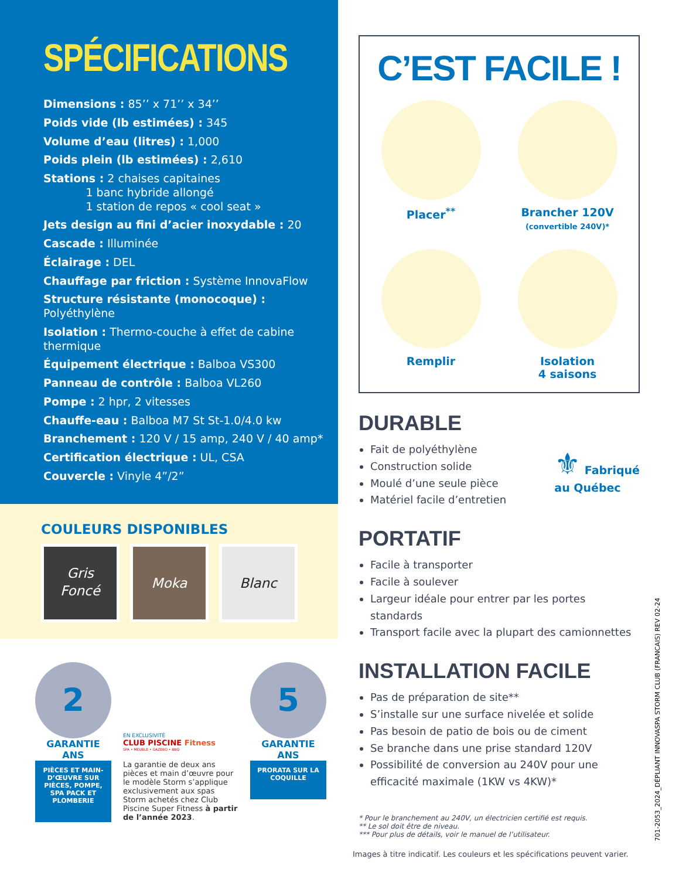SPÉCIFICATIONS
Dimensions : 85’’ x 71’’ x 34’’
Poids vide (lb estimées) : 345
Volume d’eau (litres) : 1,000
Poids plein (lb estimées) : 2,610
Stations : 2 chaises capitaines
1 banc hybride allongé
1 station de repos « cool seat »
Jets design au fini d’acier inoxydable : 20
Cascade : Illuminée
Éclairage : DEL
Chauffage par friction : Système InnovaFlow
Structure résistante (monocoque) : Polyéthylène
Isolation : Thermo-couche à effet de cabine thermique
Équipement électrique : Balboa VS300
Panneau de contrôle : Balboa VL260
Pompe : 2 hpr, 2 vitesses
Chauffe-eau : Balboa M7 St St-1.0/4.0 kw
Branchement : 120 V / 15 amp, 240 V / 40 amp*
Certification électrique : UL, CSA
Couvercle : Vinyle 4”/2”
COULEURS DISPONIBLES
Gris
Foncé
Moka Blanc
2
GARANTIE ANS
PIÈCES ET MAIN-D’ŒUVRE SUR PIÈCES, POMPE, SPA PACK ET PLOMBERIE
EN EXCLUSIVITÉ
CLUB PISCINE Fitness
SPA • MEUBLE • GAZEBO • BBQ
La garantie de deux ans pièces et main d’œuvre pour le modèle Storm s’applique exclusivement aux spas Storm achetés chez Club Piscine Super Fitness à partir de l’année 2023.
5
GARANTIE ANS
PRORATA SUR LA COQUILLE
C’EST FACILE !
Placer<sup>**</sup>
Brancher 120V
(convertible 240V)*
Remplir
Isolation
4 saisons
DURABLE
Fait de polyéthylène
Construction solide
Moulé d’une seule pièce
Matériel facile d’entretien
⚜ Fabriqué
au Québec
PORTATIF
Facile à transporter
Facile à soulever
Largeur idéale pour entrer par les portes standards
Transport facile avec la plupart des camionnettes
INSTALLATION FACILE
Pas de préparation de site**
S’installe sur une surface nivelée et solide
Pas besoin de patio de bois ou de ciment
Se branche dans une prise standard 120V
Possibilité de conversion au 240V pour une efficacité maximale (1KW vs 4KW)*
* Pour le branchement au 240V, un électricien certifié est requis.
** Le sol doit être de niveau.
*** Pour plus de détails, voir le manuel de l’utilisateur.
Images à titre indicatif. Les couleurs et les spécifications peuvent varier.
701-2053_2024_DÉPLIANT INNOVASPA STORM CLUB (FRANCAIS) REV 02-24